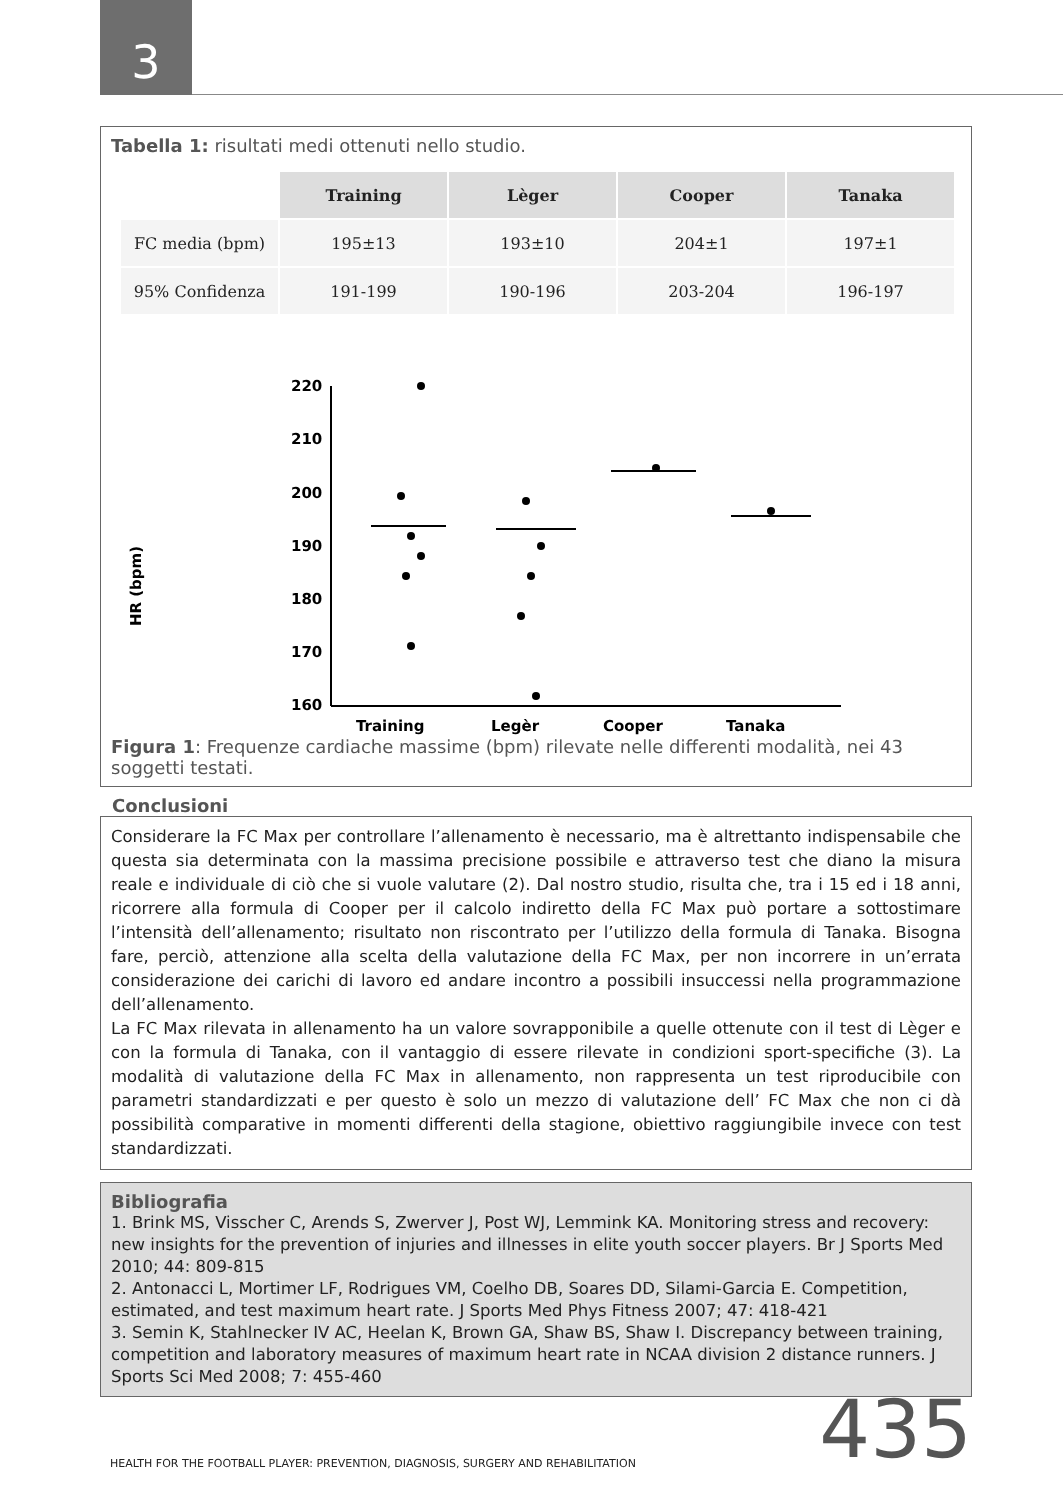3
Tabella 1: risultati medi ottenuti nello studio.
| | Training | Lèger | Cooper | Tanaka |
| FC media (bpm) | 195±13 | 193±10 | 204±1 | 197±1 |
| 95% Confidenza | 191-199 | 190-196 | 203-204 | 196-197 |
HR (bpm)
220
210
200
190
180
170
160
Training
Legèr
Cooper
Tanaka
Figura 1: Frequenze cardiache massime (bpm) rilevate nelle differenti modalità, nei 43 soggetti testati.
Conclusioni
Considerare la FC Max per controllare l’allenamento è necessario, ma è altrettanto indispensabile che questa sia determinata con la massima precisione possibile e attraverso test che diano la misura reale e individuale di ciò che si vuole valutare (2). Dal nostro studio, risulta che, tra i 15 ed i 18 anni, ricorrere alla formula di Cooper per il calcolo indiretto della FC Max può portare a sottostimare l’intensità dell’allenamento; risultato non riscontrato per l’utilizzo della formula di Tanaka. Bisogna fare, perciò, attenzione alla scelta della valutazione della FC Max, per non incorrere in un’errata considerazione dei carichi di lavoro ed andare incontro a possibili insuccessi nella programmazione dell’allenamento.
La FC Max rilevata in allenamento ha un valore sovrapponibile a quelle ottenute con il test di Lèger e con la formula di Tanaka, con il vantaggio di essere rilevate in condizioni sport-specifiche (3). La modalità di valutazione della FC Max in allenamento, non rappresenta un test riproducibile con parametri standardizzati e per questo è solo un mezzo di valutazione dell’ FC Max che non ci dà possibilità comparative in momenti differenti della stagione, obiettivo raggiungibile invece con test standardizzati.
Bibliografia
1. Brink MS, Visscher C, Arends S, Zwerver J, Post WJ, Lemmink KA. Monitoring stress and recovery: new insights for the prevention of injuries and illnesses in elite youth soccer players. Br J Sports Med 2010; 44: 809-815
2. Antonacci L, Mortimer LF, Rodrigues VM, Coelho DB, Soares DD, Silami-Garcia E. Competition, estimated, and test maximum heart rate. J Sports Med Phys Fitness 2007; 47: 418-421
3. Semin K, Stahlnecker IV AC, Heelan K, Brown GA, Shaw BS, Shaw I. Discrepancy between training, competition and laboratory measures of maximum heart rate in NCAA division 2 distance runners. J Sports Sci Med 2008; 7: 455-460
HEALTH FOR THE FOOTBALL PLAYER: PREVENTION, DIAGNOSIS, SURGERY AND REHABILITATION 435